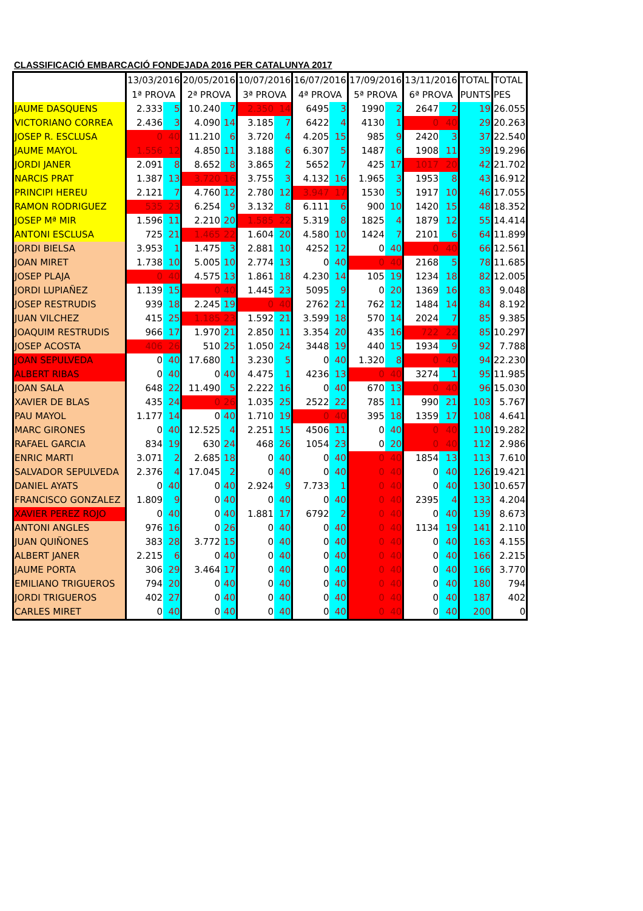CLASSIFICACIÓ EMBARCACIÓ FONDEJADA 2016 PER CATALUNYA 2017
| | 13/03/2016 1ª PROVA | | 20/05/2016 2ª PROVA | | 10/07/2016 3ª PROVA | | 16/07/2016 4ª PROVA | | 17/09/2016 5ª PROVA | | 13/11/2016 6ª PROVA | | TOTAL PUNTS | TOTAL PES |
| --- | --- | --- | --- | --- | --- | --- | --- | --- | --- | --- | --- | --- | --- | --- |
| JAUME DASQUENS | 2.333 | 5 | 10.240 | 7 | 2.350 | 14 | 6495 | 3 | 1990 | 2 | 2647 | 2 | 19 | 26.055 |
| VICTORIANO CORREA | 2.436 | 3 | 4.090 | 14 | 3.185 | 7 | 6422 | 4 | 4130 | 1 | 0 | 40 | 29 | 20.263 |
| JOSEP R. ESCLUSA | 0 | 40 | 11.210 | 6 | 3.720 | 4 | 4.205 | 15 | 985 | 9 | 2420 | 3 | 37 | 22.540 |
| JAUME MAYOL | 1.556 | 12 | 4.850 | 11 | 3.188 | 6 | 6.307 | 5 | 1487 | 6 | 1908 | 11 | 39 | 19.296 |
| JORDI JANER | 2.091 | 8 | 8.652 | 8 | 3.865 | 2 | 5652 | 7 | 425 | 17 | 1017 | 20 | 42 | 21.702 |
| NARCIS PRAT | 1.387 | 13 | 3.720 | 16 | 3.755 | 3 | 4.132 | 16 | 1.965 | 3 | 1953 | 8 | 43 | 16.912 |
| PRINCIPI HEREU | 2.121 | 7 | 4.760 | 12 | 2.780 | 12 | 3.947 | 17 | 1530 | 5 | 1917 | 10 | 46 | 17.055 |
| RAMON RODRIGUEZ | 535 | 23 | 6.254 | 9 | 3.132 | 8 | 6.111 | 6 | 900 | 10 | 1420 | 15 | 48 | 18.352 |
| JOSEP Mª MIR | 1.596 | 11 | 2.210 | 20 | 1.585 | 22 | 5.319 | 8 | 1825 | 4 | 1879 | 12 | 55 | 14.414 |
| ANTONI ESCLUSA | 725 | 21 | 1.465 | 22 | 1.604 | 20 | 4.580 | 10 | 1424 | 7 | 2101 | 6 | 64 | 11.899 |
| JORDI BIELSA | 3.953 | 1 | 1.475 | 3 | 2.881 | 10 | 4252 | 12 | 0 | 40 | 0 | 40 | 66 | 12.561 |
| JOAN MIRET | 1.738 | 10 | 5.005 | 10 | 2.774 | 13 | 0 | 40 | 0 | 40 | 2168 | 5 | 78 | 11.685 |
| JOSEP PLAJA | 0 | 40 | 4.575 | 13 | 1.861 | 18 | 4.230 | 14 | 105 | 19 | 1234 | 18 | 82 | 12.005 |
| JORDI LUPIAÑEZ | 1.139 | 15 | 0 | 40 | 1.445 | 23 | 5095 | 9 | 0 | 20 | 1369 | 16 | 83 | 9.048 |
| JOSEP RESTRUDIS | 939 | 18 | 2.245 | 19 | 0 | 40 | 2762 | 21 | 762 | 12 | 1484 | 14 | 84 | 8.192 |
| JUAN VILCHEZ | 415 | 25 | 1.185 | 23 | 1.592 | 21 | 3.599 | 18 | 570 | 14 | 2024 | 7 | 85 | 9.385 |
| JOAQUIM RESTRUDIS | 966 | 17 | 1.970 | 21 | 2.850 | 11 | 3.354 | 20 | 435 | 16 | 722 | 22 | 85 | 10.297 |
| JOSEP ACOSTA | 406 | 26 | 510 | 25 | 1.050 | 24 | 3448 | 19 | 440 | 15 | 1934 | 9 | 92 | 7.788 |
| JOAN SEPULVEDA | 0 | 40 | 17.680 | 1 | 3.230 | 5 | 0 | 40 | 1.320 | 8 | 0 | 40 | 94 | 22.230 |
| ALBERT RIBAS | 0 | 40 | 0 | 40 | 4.475 | 1 | 4236 | 13 | 0 | 40 | 3274 | 1 | 95 | 11.985 |
| JOAN SALA | 648 | 22 | 11.490 | 5 | 2.222 | 16 | 0 | 40 | 670 | 13 | 0 | 40 | 96 | 15.030 |
| XAVIER DE BLAS | 435 | 24 | 0 | 26 | 1.035 | 25 | 2522 | 22 | 785 | 11 | 990 | 21 | 103 | 5.767 |
| PAU MAYOL | 1.177 | 14 | 0 | 40 | 1.710 | 19 | 0 | 40 | 395 | 18 | 1359 | 17 | 108 | 4.641 |
| MARC GIRONES | 0 | 40 | 12.525 | 4 | 2.251 | 15 | 4506 | 11 | 0 | 40 | 0 | 40 | 110 | 19.282 |
| RAFAEL GARCIA | 834 | 19 | 630 | 24 | 468 | 26 | 1054 | 23 | 0 | 20 | 0 | 40 | 112 | 2.986 |
| ENRIC MARTI | 3.071 | 2 | 2.685 | 18 | 0 | 40 | 0 | 40 | 0 | 40 | 1854 | 13 | 113 | 7.610 |
| SALVADOR SEPULVEDA | 2.376 | 4 | 17.045 | 2 | 0 | 40 | 0 | 40 | 0 | 40 | 0 | 40 | 126 | 19.421 |
| DANIEL AYATS | 0 | 40 | 0 | 40 | 2.924 | 9 | 7.733 | 1 | 0 | 40 | 0 | 40 | 130 | 10.657 |
| FRANCISCO GONZALEZ | 1.809 | 9 | 0 | 40 | 0 | 40 | 0 | 40 | 0 | 40 | 2395 | 4 | 133 | 4.204 |
| XAVIER PEREZ ROJO | 0 | 40 | 0 | 40 | 1.881 | 17 | 6792 | 2 | 0 | 40 | 0 | 40 | 139 | 8.673 |
| ANTONI ANGLES | 976 | 16 | 0 | 26 | 0 | 40 | 0 | 40 | 0 | 40 | 1134 | 19 | 141 | 2.110 |
| JUAN QUIÑONES | 383 | 28 | 3.772 | 15 | 0 | 40 | 0 | 40 | 0 | 40 | 0 | 40 | 163 | 4.155 |
| ALBERT JANER | 2.215 | 6 | 0 | 40 | 0 | 40 | 0 | 40 | 0 | 40 | 0 | 40 | 166 | 2.215 |
| JAUME PORTA | 306 | 29 | 3.464 | 17 | 0 | 40 | 0 | 40 | 0 | 40 | 0 | 40 | 166 | 3.770 |
| EMILIANO TRIGUEROS | 794 | 20 | 0 | 40 | 0 | 40 | 0 | 40 | 0 | 40 | 0 | 40 | 180 | 794 |
| JORDI TRIGUEROS | 402 | 27 | 0 | 40 | 0 | 40 | 0 | 40 | 0 | 40 | 0 | 40 | 187 | 402 |
| CARLES MIRET | 0 | 40 | 0 | 40 | 0 | 40 | 0 | 40 | 0 | 40 | 0 | 40 | 200 | 0 |